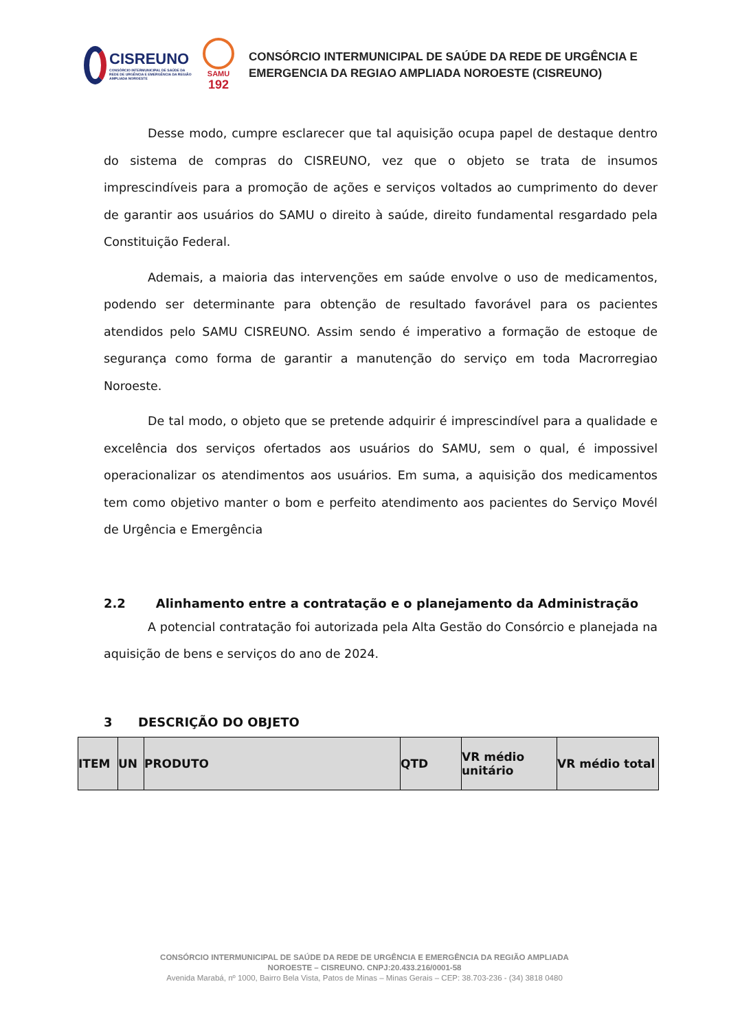CISREUNO
CONSÓRCIO INTERMUNICIPAL DE SAÚDE DA REDE DE URGÊNCIA E EMERGÊNCIA DA REGIÃO AMPLIADA NOROESTE
SAMU
192
CONSÓRCIO INTERMUNICIPAL DE SAÚDE DA REDE DE URGÊNCIA E
EMERGENCIA DA REGIAO AMPLIADA NOROESTE (CISREUNO)
Desse modo, cumpre esclarecer que tal aquisição ocupa papel de destaque dentro do sistema de compras do CISREUNO, vez que o objeto se trata de insumos imprescindíveis para a promoção de ações e serviços voltados ao cumprimento do dever de garantir aos usuários do SAMU o direito à saúde, direito fundamental resgardado pela Constituição Federal.
Ademais, a maioria das intervenções em saúde envolve o uso de medicamentos, podendo ser determinante para obtenção de resultado favorável para os pacientes atendidos pelo SAMU CISREUNO. Assim sendo é imperativo a formação de estoque de segurança como forma de garantir a manutenção do serviço em toda Macrorregiao Noroeste.
De tal modo, o objeto que se pretende adquirir é imprescindível para a qualidade e excelência dos serviços ofertados aos usuários do SAMU, sem o qual, é impossivel operacionalizar os atendimentos aos usuários. Em suma, a aquisição dos medicamentos tem como objetivo manter o bom e perfeito atendimento aos pacientes do Serviço Movél de Urgência e Emergência
2.2 Alinhamento entre a contratação e o planejamento da Administração
A potencial contratação foi autorizada pela Alta Gestão do Consórcio e planejada na aquisição de bens e serviços do ano de 2024.
3 DESCRIÇÃO DO OBJETO
| ITEM | UN | PRODUTO | QTD | VR médio unitário | VR médio total |
CONSÓRCIO INTERMUNICIPAL DE SAÚDE DA REDE DE URGÊNCIA E EMERGÊNCIA DA REGIÃO AMPLIADA
NOROESTE – CISREUNO. CNPJ:20.433.216/0001-58
Avenida Marabá, nº 1000, Bairro Bela Vista, Patos de Minas – Minas Gerais – CEP: 38.703-236 - (34) 3818 0480